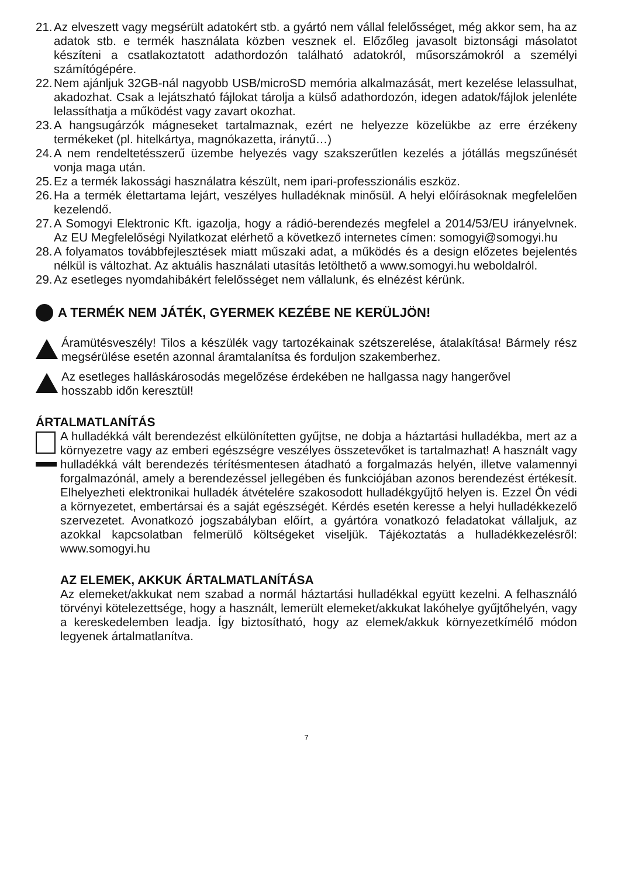21. Az elveszett vagy megsérült adatokért stb. a gyártó nem vállal felelősséget, még akkor sem, ha az adatok stb. e termék használata közben vesznek el. Előzőleg javasolt biztonsági másolatot készíteni a csatlakoztatott adathordozón található adatokról, műsorszámokról a személyi számítógépére.
22. Nem ajánljuk 32GB-nál nagyobb USB/microSD memória alkalmazását, mert kezelése lelassulhat, akadozhat. Csak a lejátszható fájlokat tárolja a külső adathordozón, idegen adatok/fájlok jelenléte lelassíthatja a működést vagy zavart okozhat.
23. A hangsugárzók mágneseket tartalmaznak, ezért ne helyezze közelükbe az erre érzékeny termékeket (pl. hitelkártya, magnókazetta, iránytű…)
24. A nem rendeltetésszerű üzembe helyezés vagy szakszerűtlen kezelés a jótállás megszűnését vonja maga után.
25. Ez a termék lakossági használatra készült, nem ipari-professzionális eszköz.
26. Ha a termék élettartama lejárt, veszélyes hulladéknak minősül. A helyi előírásoknak megfelelően kezelendő.
27. A Somogyi Elektronic Kft. igazolja, hogy a rádió-berendezés megfelel a 2014/53/EU irányelvnek. Az EU Megfelelőségi Nyilatkozat elérhető a következő internetes címen: somogyi@somogyi.hu
28. A folyamatos továbbfejlesztések miatt műszaki adat, a működés és a design előzetes bejelentés nélkül is változhat. Az aktuális használati utasítás letölthető a www.somogyi.hu weboldalról.
29. Az esetleges nyomdahibákért felelősséget nem vállalunk, és elnézést kérünk.
A TERMÉK NEM JÁTÉK, GYERMEK KEZÉBE NE KERÜLJÖN!
Áramütésveszély! Tilos a készülék vagy tartozékainak szétszerelése, átalakítása! Bármely rész megsérülése esetén azonnal áramtalanítsa és forduljon szakemberhez.
Az esetleges halláskárosodás megelőzése érdekében ne hallgassa nagy hangerővel
hosszabb időn keresztül!
ÁRTALMATLANÍTÁS
A hulladékká vált berendezést elkülönítetten gyűjtse, ne dobja a háztartási hulladékba, mert az a környezetre vagy az emberi egészségre veszélyes összetevőket is tartalmazhat! A használt vagy hulladékká vált berendezés térítésmentesen átadható a forgalmazás helyén, illetve valamennyi forgalmazónál, amely a berendezéssel jellegében és funkciójában azonos berendezést értékesít. Elhelyezheti elektronikai hulladék átvételére szakosodott hulladékgyűjtő helyen is. Ezzel Ön védi a környezetet, embertársai és a saját egészségét. Kérdés esetén keresse a helyi hulladékkezelő szervezetet. Avonatkozó jogszabályban előírt, a gyártóra vonatkozó feladatokat vállaljuk, az azokkal kapcsolatban felmerülő költségeket viseljük. Tájékoztatás a hulladékkezelésről: www.somogyi.hu
AZ ELEMEK, AKKUK ÁRTALMATLANÍTÁSA
Az elemeket/akkukat nem szabad a normál háztartási hulladékkal együtt kezelni. A felhasználó törvényi kötelezettsége, hogy a használt, lemerült elemeket/akkukat lakóhelye gyűjtőhelyén, vagy a kereskedelemben leadja. Így biztosítható, hogy az elemek/akkuk környezetkímélő módon legyenek ártalmatlanítva.
7